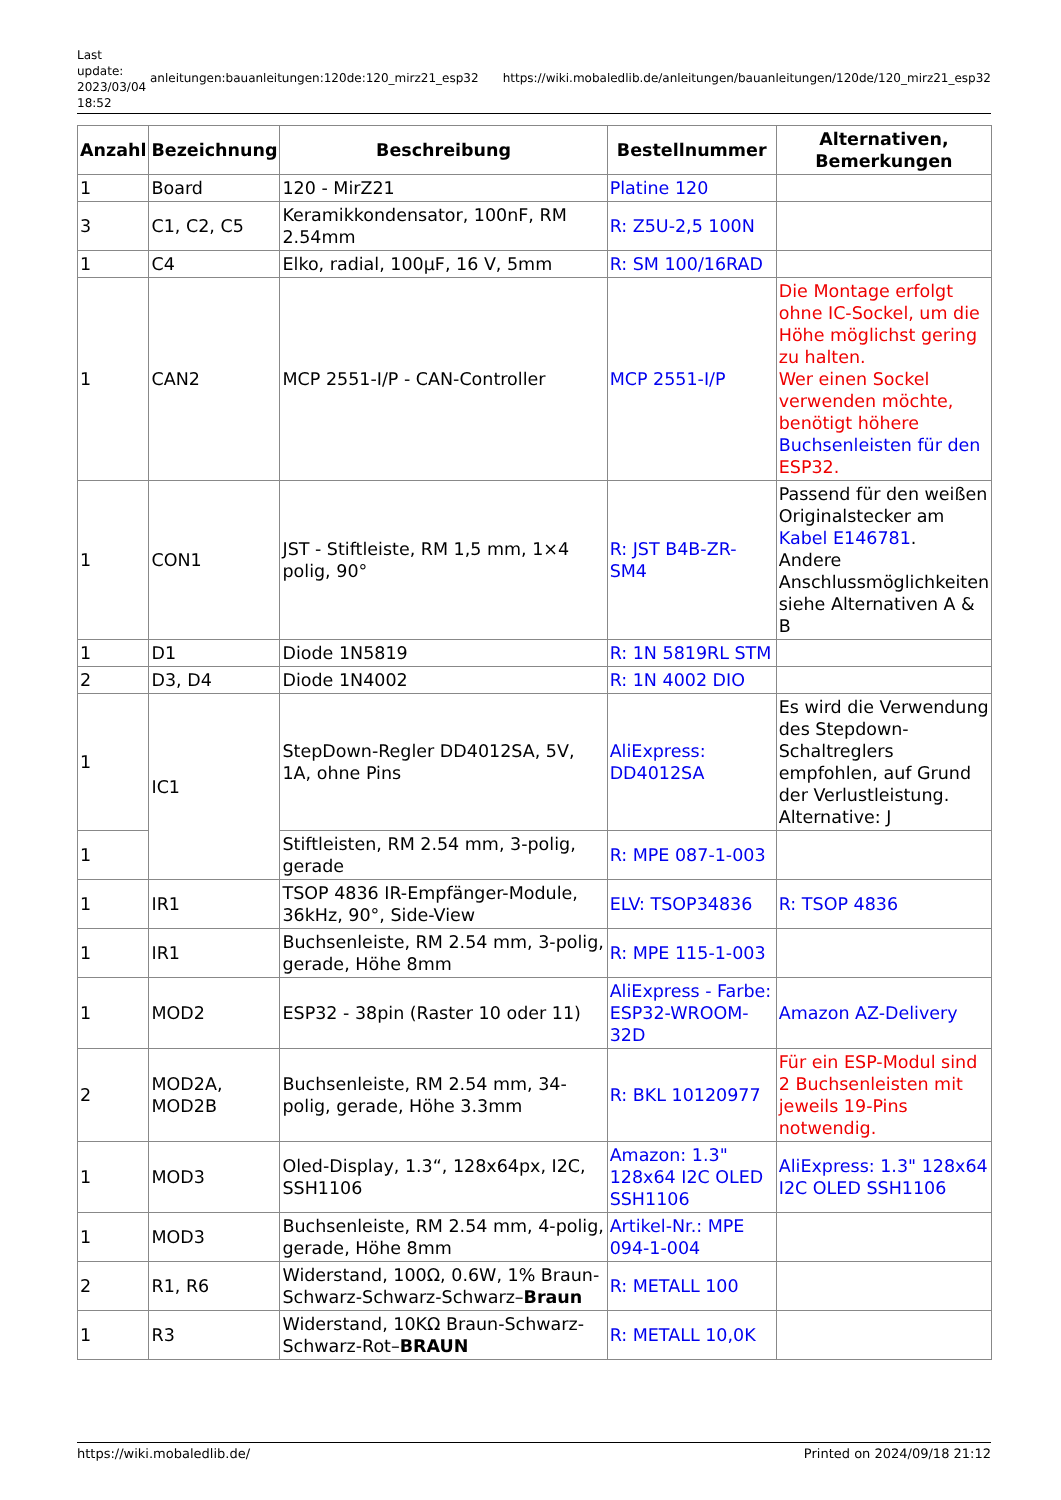Last update: 2023/03/04 18:52
anleitungen:bauanleitungen:120de:120_mirz21_esp32
https://wiki.mobaledlib.de/anleitungen/bauanleitungen/120de/120_mirz21_esp32
| Anzahl | Bezeichnung | Beschreibung | Bestellnummer | Alternativen, Bemerkungen |
| --- | --- | --- | --- | --- |
| 1 | Board | 120 - MirZ21 | Platine 120 | |
| 3 | C1, C2, C5 | Keramikkondensator, 100nF, RM 2.54mm | R: Z5U-2,5 100N | |
| 1 | C4 | Elko, radial, 100µF, 16 V, 5mm | R: SM 100/16RAD | |
| 1 | CAN2 | MCP 2551-I/P - CAN-Controller | MCP 2551-I/P | Die Montage erfolgt ohne IC-Sockel, um die Höhe möglichst gering zu halten. Wer einen Sockel verwenden möchte, benötigt höhere Buchsenleisten für den ESP32. |
| 1 | CON1 | JST - Stiftleiste, RM 1,5 mm, 1×4 polig, 90° | R: JST B4B-ZR-SM4 | Passend für den weißen Originalstecker am Kabel E146781 . Andere Anschlussmöglichkeiten siehe Alternativen A & B |
| 1 | D1 | Diode 1N5819 | R: 1N 5819RL STM | |
| 2 | D3, D4 | Diode 1N4002 | R: 1N 4002 DIO | |
| 1 | IC1 | StepDown-Regler DD4012SA, 5V, 1A, ohne Pins | AliExpress: DD4012SA | Es wird die Verwendung des Stepdown-Schaltreglers empfohlen, auf Grund der Verlustleistung. Alternative: J |
| 1 | | Stiftleisten, RM 2.54 mm, 3-polig, gerade | R: MPE 087-1-003 | |
| 1 | IR1 | TSOP 4836 IR-Empfänger-Module, 36kHz, 90°, Side-View | ELV: TSOP34836 | R: TSOP 4836 |
| 1 | IR1 | Buchsenleiste, RM 2.54 mm, 3-polig, gerade, Höhe 8mm | R: MPE 115-1-003 | |
| 1 | MOD2 | ESP32 - 38pin (Raster 10 oder 11) | AliExpress - Farbe: ESP32-WROOM-32D | Amazon AZ-Delivery |
| 2 | MOD2A, MOD2B | Buchsenleiste, RM 2.54 mm, 34-polig, gerade, Höhe 3.3mm | R: BKL 10120977 | Für ein ESP-Modul sind 2 Buchsenleisten mit jeweils 19-Pins notwendig. |
| 1 | MOD3 | Oled-Display, 1.3“, 128x64px, I2C, SSH1106 | Amazon: 1.3" 128x64 I2C OLED SSH1106 | AliExpress: 1.3" 128x64 I2C OLED SSH1106 |
| 1 | MOD3 | Buchsenleiste, RM 2.54 mm, 4-polig, gerade, Höhe 8mm | Artikel-Nr.: MPE 094-1-004 | |
| 2 | R1, R6 | Widerstand, 100Ω, 0.6W, 1% Braun-Schwarz-Schwarz-Schwarz– Braun | R: METALL 100 | |
| 1 | R3 | Widerstand, 10KΩ Braun-Schwarz-Schwarz-Rot– BRAUN | R: METALL 10,0K | |
https://wiki.mobaledlib.de/ Printed on 2024/09/18 21:12